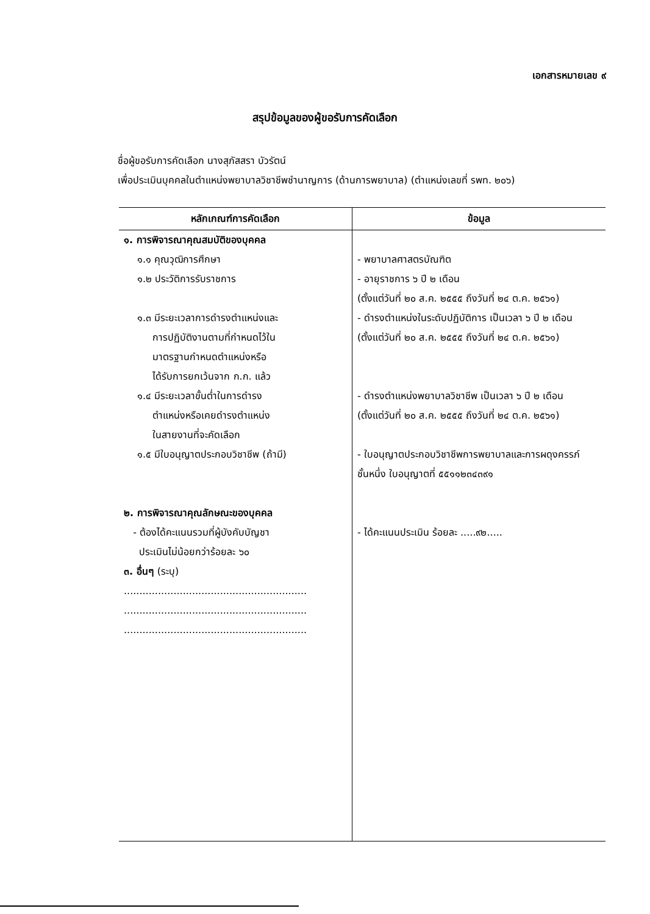เอกสารหมายเลข ๙
สรุปข้อมูลของผู้ขอรับการคัดเลือก
ชื่อผู้ขอรับการคัดเลือก นางสุภัสสรา บัวรัตน์
เพื่อประเมินบุคคลในตำแหน่งพยาบาลวิชาชีพชำนาญการ (ด้านการพยาบาล) (ตำแหน่งเลขที่ รพท. ๒๐๖)
| หลักเกณฑ์การคัดเลือก | ข้อมูล |
| --- | --- |
| ๑. การพิจารณาคุณสมบัติของบุคคล | |
| ๑.๑ คุณวุฒิการศึกษา | - พยาบาลศาสตรบัณฑิต |
| ๑.๒ ประวัติการรับราชการ | - อายุราชการ ๖ ปี ๒ เดือน (ตั้งแต่วันที่ ๒๐ ส.ค. ๒๕๕๕ ถึงวันที่ ๒๔ ต.ค. ๒๕๖๑) |
| ๑.๓ มีระยะเวลาการดำรงตำแหน่งและ การปฏิบัติงานตามที่กำหนดไว้ใน มาตรฐานกำหนดตำแหน่งหรือ ได้รับการยกเว้นจาก ก.ก. แล้ว | - ดำรงตำแหน่งในระดับปฏิบัติการ เป็นเวลา ๖ ปี ๒ เดือน (ตั้งแต่วันที่ ๒๐ ส.ค. ๒๕๕๕ ถึงวันที่ ๒๔ ต.ค. ๒๕๖๑) |
| ๑.๔ มีระยะเวลาขั้นต่ำในการดำรง ตำแหน่งหรือเคยดำรงตำแหน่ง ในสายงานที่จะคัดเลือก | - ดำรงตำแหน่งพยาบาลวิชาชีพ เป็นเวลา ๖ ปี ๒ เดือน (ตั้งแต่วันที่ ๒๐ ส.ค. ๒๕๕๕ ถึงวันที่ ๒๔ ต.ค. ๒๕๖๑) |
| ๑.๕ มีใบอนุญาตประกอบวิชาชีพ (ถ้ามี) | - ใบอนุญาตประกอบวิชาชีพการพยาบาลและการผดุงครรภ์ ชั้นหนึ่ง ใบอนุญาตที่ ๕๕๑๑๒๓๔๓๙๑ |
| ๒. การพิจารณาคุณลักษณะของบุคคล - ต้องได้คะแนนรวมที่ผู้บังคับบัญชา ประเมินไม่น้อยกว่าร้อยละ ๖๐ ๓. อื่นๆ (ระบุ) ........................................................... ........................................................... ........................................................... | - ได้คะแนนประเมิน ร้อยละ .....๙๒..... |